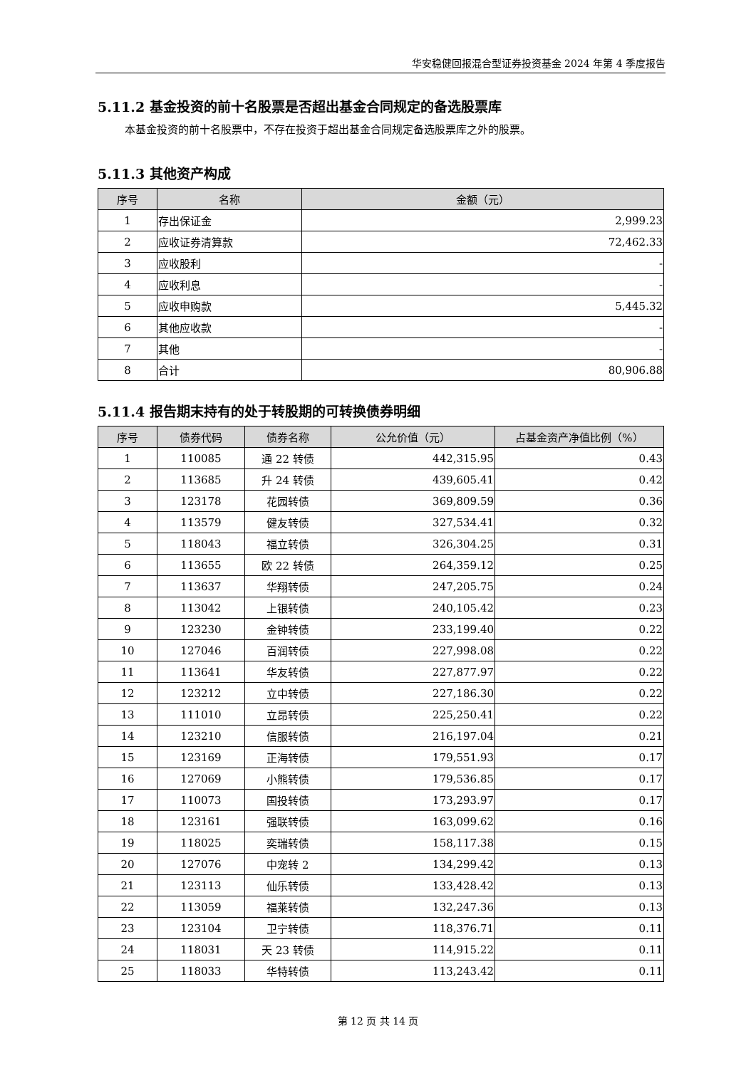华安稳健回报混合型证券投资基金 2024 年第 4 季度报告
5.11.2 基金投资的前十名股票是否超出基金合同规定的备选股票库
本基金投资的前十名股票中，不存在投资于超出基金合同规定备选股票库之外的股票。
5.11.3 其他资产构成
| 序号 | 名称 | 金额（元） |
| --- | --- | --- |
| 1 | 存出保证金 | 2,999.23 |
| 2 | 应收证券清算款 | 72,462.33 |
| 3 | 应收股利 | - |
| 4 | 应收利息 | - |
| 5 | 应收申购款 | 5,445.32 |
| 6 | 其他应收款 | - |
| 7 | 其他 | - |
| 8 | 合计 | 80,906.88 |
5.11.4 报告期末持有的处于转股期的可转换债券明细
| 序号 | 债券代码 | 债券名称 | 公允价值（元） | 占基金资产净值比例（%） |
| --- | --- | --- | --- | --- |
| 1 | 110085 | 通 22 转债 | 442,315.95 | 0.43 |
| 2 | 113685 | 升 24 转债 | 439,605.41 | 0.42 |
| 3 | 123178 | 花园转债 | 369,809.59 | 0.36 |
| 4 | 113579 | 健友转债 | 327,534.41 | 0.32 |
| 5 | 118043 | 福立转债 | 326,304.25 | 0.31 |
| 6 | 113655 | 欧 22 转债 | 264,359.12 | 0.25 |
| 7 | 113637 | 华翔转债 | 247,205.75 | 0.24 |
| 8 | 113042 | 上银转债 | 240,105.42 | 0.23 |
| 9 | 123230 | 金钟转债 | 233,199.40 | 0.22 |
| 10 | 127046 | 百润转债 | 227,998.08 | 0.22 |
| 11 | 113641 | 华友转债 | 227,877.97 | 0.22 |
| 12 | 123212 | 立中转债 | 227,186.30 | 0.22 |
| 13 | 111010 | 立昂转债 | 225,250.41 | 0.22 |
| 14 | 123210 | 信服转债 | 216,197.04 | 0.21 |
| 15 | 123169 | 正海转债 | 179,551.93 | 0.17 |
| 16 | 127069 | 小熊转债 | 179,536.85 | 0.17 |
| 17 | 110073 | 国投转债 | 173,293.97 | 0.17 |
| 18 | 123161 | 强联转债 | 163,099.62 | 0.16 |
| 19 | 118025 | 奕瑞转债 | 158,117.38 | 0.15 |
| 20 | 127076 | 中宠转 2 | 134,299.42 | 0.13 |
| 21 | 123113 | 仙乐转债 | 133,428.42 | 0.13 |
| 22 | 113059 | 福莱转债 | 132,247.36 | 0.13 |
| 23 | 123104 | 卫宁转债 | 118,376.71 | 0.11 |
| 24 | 118031 | 天 23 转债 | 114,915.22 | 0.11 |
| 25 | 118033 | 华特转债 | 113,243.42 | 0.11 |
第 12 页 共 14 页